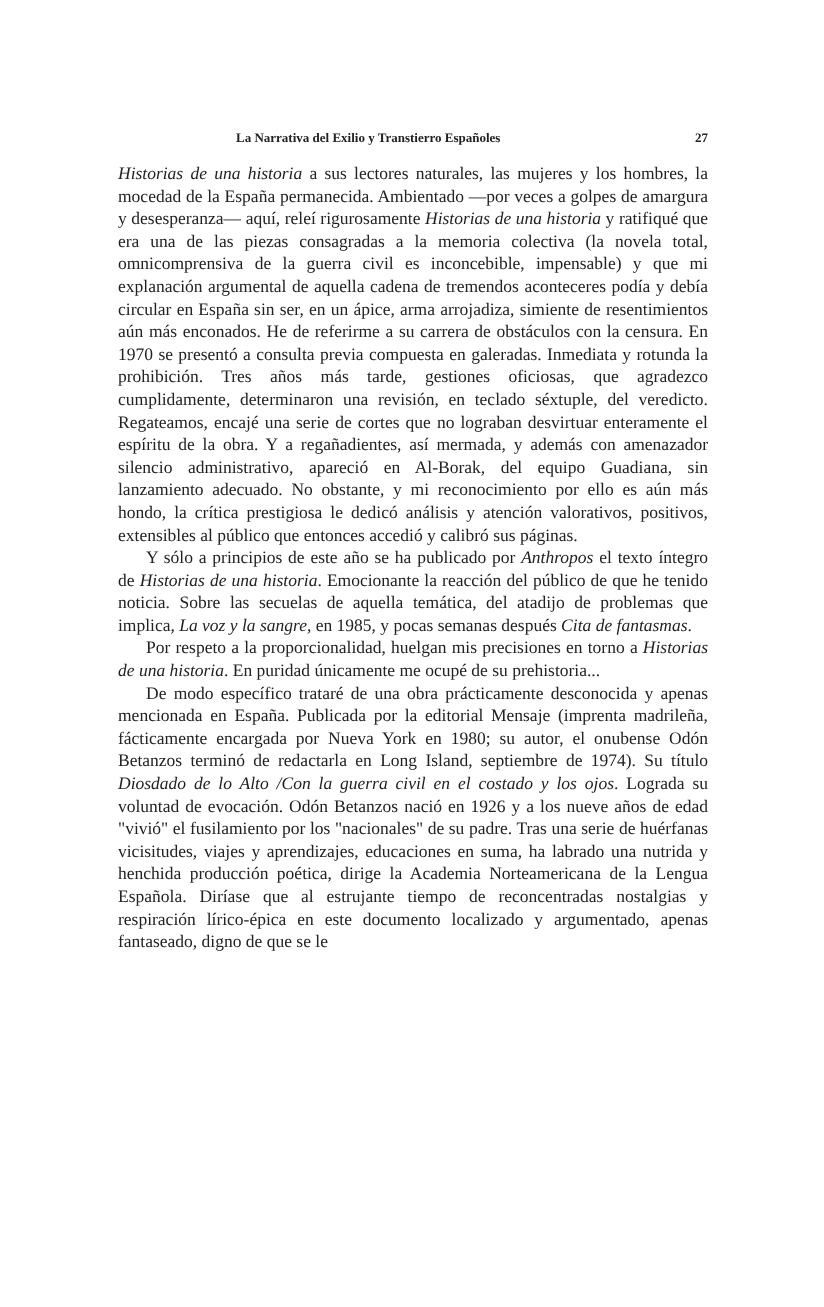La Narrativa del Exilio y Transtierro Españoles 27
Historias de una historia a sus lectores naturales, las mujeres y los hombres, la mocedad de la España permanecida. Ambientado —por veces a golpes de amargura y desesperanza— aquí, releí rigurosamente Historias de una historia y ratifiqué que era una de las piezas consagradas a la memoria colectiva (la novela total, omnicomprensiva de la guerra civil es inconcebible, impensable) y que mi explanación argumental de aquella cadena de tremendos aconteceres podía y debía circular en España sin ser, en un ápice, arma arrojadiza, simiente de resentimientos aún más enconados. He de referirme a su carrera de obstáculos con la censura. En 1970 se presentó a consulta previa compuesta en galeradas. Inmediata y rotunda la prohibición. Tres años más tarde, gestiones oficiosas, que agradezco cumplidamente, determinaron una revisión, en teclado séxtuple, del veredicto. Regateamos, encajé una serie de cortes que no lograban desvirtuar enteramente el espíritu de la obra. Y a regañadientes, así mermada, y además con amenazador silencio administrativo, apareció en Al-Borak, del equipo Guadiana, sin lanzamiento adecuado. No obstante, y mi reconocimiento por ello es aún más hondo, la crítica prestigiosa le dedicó análisis y atención valorativos, positivos, extensibles al público que entonces accedió y calibró sus páginas.
Y sólo a principios de este año se ha publicado por Anthropos el texto íntegro de Historias de una historia. Emocionante la reacción del público de que he tenido noticia. Sobre las secuelas de aquella temática, del atadijo de problemas que implica, La voz y la sangre, en 1985, y pocas semanas después Cita de fantasmas.
Por respeto a la proporcionalidad, huelgan mis precisiones en torno a Historias de una historia. En puridad únicamente me ocupé de su prehistoria...
De modo específico trataré de una obra prácticamente desconocida y apenas mencionada en España. Publicada por la editorial Mensaje (imprenta madrileña, fácticamente encargada por Nueva York en 1980; su autor, el onubense Odón Betanzos terminó de redactarla en Long Island, septiembre de 1974). Su título Diosdado de lo Alto /Con la guerra civil en el costado y los ojos. Lograda su voluntad de evocación. Odón Betanzos nació en 1926 y a los nueve años de edad "vivió" el fusilamiento por los "nacionales" de su padre. Tras una serie de huérfanas vicisitudes, viajes y aprendizajes, educaciones en suma, ha labrado una nutrida y henchida producción poética, dirige la Academia Norteamericana de la Lengua Española. Diríase que al estrujante tiempo de reconcentradas nostalgias y respiración lírico-épica en este documento localizado y argumentado, apenas fantaseado, digno de que se le